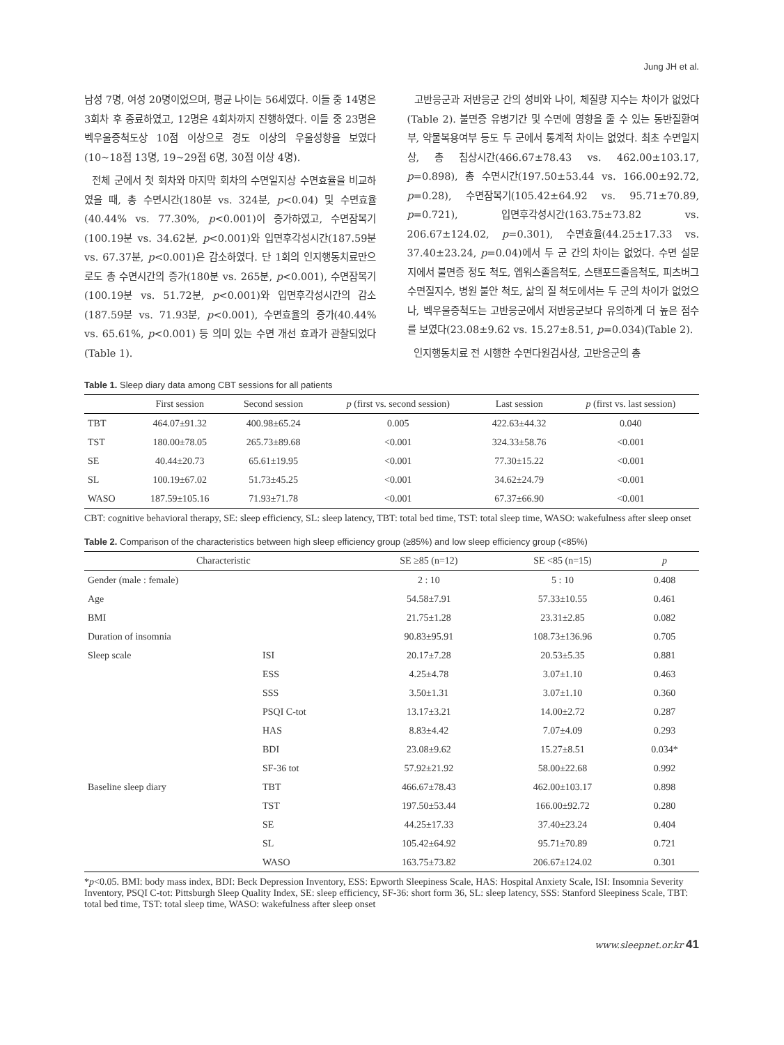Jung JH et al.
남성 7명, 여성 20명이었으며, 평균 나이는 56세였다. 이들 중 14명은 3회차 후 종료하였고, 12명은 4회차까지 진행하였다. 이들 중 23명은 벡우울증척도상 10점 이상으로 경도 이상의 우울성향을 보였다(10~18점 13명, 19~29점 6명, 30점 이상 4명).
전체 군에서 첫 회차와 마지막 회차의 수면일지상 수면효율을 비교하였을 때, 총 수면시간(180분 vs. 324분, p<0.04) 및 수면효율(40.44% vs. 77.30%, p<0.001)이 증가하였고, 수면잠복기(100.19분 vs. 34.62분, p<0.001)와 입면후각성시간(187.59분 vs. 67.37분, p<0.001)은 감소하였다. 단 1회의 인지행동치료만으로도 총 수면시간의 증가(180분 vs. 265분, p<0.001), 수면잠복기(100.19분 vs. 51.72분, p<0.001)와 입면후각성시간의 감소(187.59분 vs. 71.93분, p<0.001), 수면효율의 증가(40.44% vs. 65.61%, p<0.001) 등 의미 있는 수면 개선 효과가 관찰되었다(Table 1).
고반응군과 저반응군 간의 성비와 나이, 체질량 지수는 차이가 없었다(Table 2). 불면증 유병기간 및 수면에 영향을 줄 수 있는 동반질환여부, 약물복용여부 등도 두 군에서 통계적 차이는 없었다. 최초 수면일지상, 총 침상시간(466.67±78.43 vs. 462.00±103.17, p=0.898), 총 수면시간(197.50±53.44 vs. 166.00±92.72, p=0.28), 수면잠복기(105.42±64.92 vs. 95.71±70.89, p=0.721), 입면후각성시간(163.75±73.82 vs. 206.67±124.02, p=0.301), 수면효율(44.25±17.33 vs. 37.40±23.24, p=0.04)에서 두 군 간의 차이는 없었다. 수면 설문지에서 불면증 정도 척도, 엡워스졸음척도, 스탠포드졸음척도, 피츠버그수면질지수, 병원 불안 척도, 삶의 질 척도에서는 두 군의 차이가 없었으나, 벡우울증척도는 고반응군에서 저반응군보다 유의하게 더 높은 점수를 보였다(23.08±9.62 vs. 15.27±8.51, p=0.034)(Table 2).
인지행동치료 전 시행한 수면다원검사상, 고반응군의 총
Table 1. Sleep diary data among CBT sessions for all patients
| | First session | Second session | p (first vs. second session) | Last session | p (first vs. last session) |
| --- | --- | --- | --- | --- | --- |
| TBT | 464.07±91.32 | 400.98±65.24 | 0.005 | 422.63±44.32 | 0.040 |
| TST | 180.00±78.05 | 265.73±89.68 | <0.001 | 324.33±58.76 | <0.001 |
| SE | 40.44±20.73 | 65.61±19.95 | <0.001 | 77.30±15.22 | <0.001 |
| SL | 100.19±67.02 | 51.73±45.25 | <0.001 | 34.62±24.79 | <0.001 |
| WASO | 187.59±105.16 | 71.93±71.78 | <0.001 | 67.37±66.90 | <0.001 |
CBT: cognitive behavioral therapy, SE: sleep efficiency, SL: sleep latency, TBT: total bed time, TST: total sleep time, WASO: wakefulness after sleep onset
Table 2. Comparison of the characteristics between high sleep efficiency group (≥85%) and low sleep efficiency group (<85%)
| Characteristic | | SE ≥85 (n=12) | SE <85 (n=15) | p |
| --- | --- | --- | --- | --- |
| Gender (male : female) | | 2 : 10 | 5 : 10 | 0.408 |
| Age | | 54.58±7.91 | 57.33±10.55 | 0.461 |
| BMI | | 21.75±1.28 | 23.31±2.85 | 0.082 |
| Duration of insomnia | | 90.83±95.91 | 108.73±136.96 | 0.705 |
| Sleep scale | ISI | 20.17±7.28 | 20.53±5.35 | 0.881 |
| | ESS | 4.25±4.78 | 3.07±1.10 | 0.463 |
| | SSS | 3.50±1.31 | 3.07±1.10 | 0.360 |
| | PSQI C-tot | 13.17±3.21 | 14.00±2.72 | 0.287 |
| | HAS | 8.83±4.42 | 7.07±4.09 | 0.293 |
| | BDI | 23.08±9.62 | 15.27±8.51 | 0.034* |
| | SF-36 tot | 57.92±21.92 | 58.00±22.68 | 0.992 |
| Baseline sleep diary | TBT | 466.67±78.43 | 462.00±103.17 | 0.898 |
| | TST | 197.50±53.44 | 166.00±92.72 | 0.280 |
| | SE | 44.25±17.33 | 37.40±23.24 | 0.404 |
| | SL | 105.42±64.92 | 95.71±70.89 | 0.721 |
| | WASO | 163.75±73.82 | 206.67±124.02 | 0.301 |
*p<0.05. BMI: body mass index, BDI: Beck Depression Inventory, ESS: Epworth Sleepiness Scale, HAS: Hospital Anxiety Scale, ISI: Insomnia Severity Inventory, PSQI C-tot: Pittsburgh Sleep Quality Index, SE: sleep efficiency, SF-36: short form 36, SL: sleep latency, SSS: Stanford Sleepiness Scale, TBT: total bed time, TST: total sleep time, WASO: wakefulness after sleep onset
www.sleepnet.or.kr 41